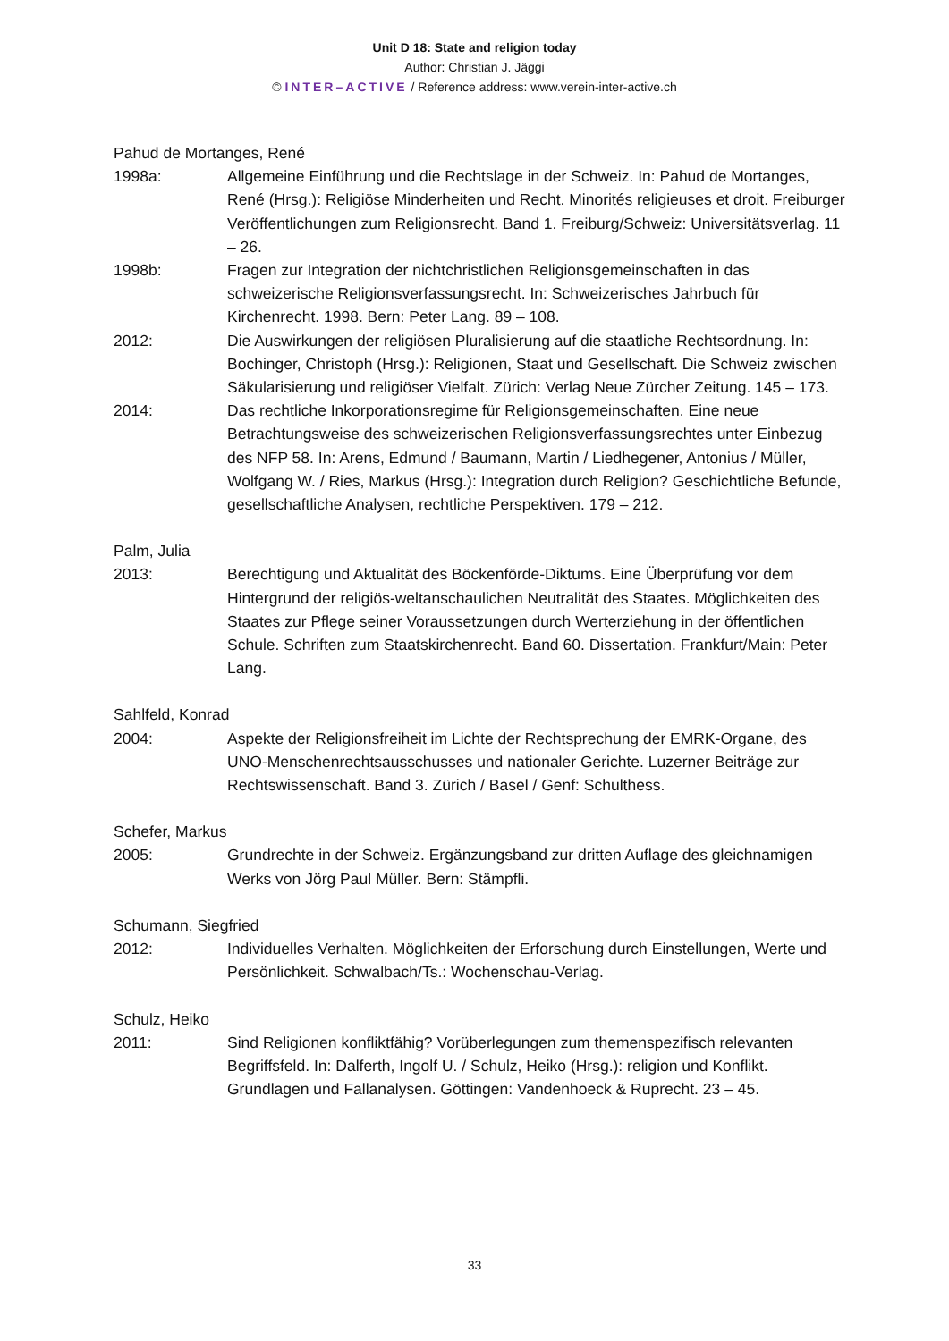Unit D 18: State and religion today
Author: Christian J. Jäggi
© INTER–ACTIVE / Reference address: www.verein-inter-active.ch
Pahud de Mortanges, René
1998a: Allgemeine Einführung und die Rechtslage in der Schweiz. In: Pahud de Mortanges, René (Hrsg.): Religiöse Minderheiten und Recht. Minorités religieuses et droit. Freiburger Veröffentlichungen zum Religionsrecht. Band 1. Freiburg/Schweiz: Universitätsverlag. 11 – 26.
1998b: Fragen zur Integration der nichtchristlichen Religionsgemeinschaften in das schweizerische Religionsverfassungsrecht. In: Schweizerisches Jahrbuch für Kirchenrecht. 1998. Bern: Peter Lang. 89 – 108.
2012: Die Auswirkungen der religiösen Pluralisierung auf die staatliche Rechtsordnung. In: Bochinger, Christoph (Hrsg.): Religionen, Staat und Gesellschaft. Die Schweiz zwischen Säkularisierung und religiöser Vielfalt. Zürich: Verlag Neue Zürcher Zeitung. 145 – 173.
2014: Das rechtliche Inkorporationsregime für Religionsgemeinschaften. Eine neue Betrachtungsweise des schweizerischen Religionsverfassungsrechtes unter Einbezug des NFP 58. In: Arens, Edmund / Baumann, Martin / Liedhegener, Antonius / Müller, Wolfgang W. / Ries, Markus (Hrsg.): Integration durch Religion? Geschichtliche Befunde, gesellschaftliche Analysen, rechtliche Perspektiven. 179 – 212.
Palm, Julia
2013: Berechtigung und Aktualität des Böckenförde-Diktums. Eine Überprüfung vor dem Hintergrund der religiös-weltanschaulichen Neutralität des Staates. Möglichkeiten des Staates zur Pflege seiner Voraussetzungen durch Werterziehung in der öffentlichen Schule. Schriften zum Staatskirchenrecht. Band 60. Dissertation. Frankfurt/Main: Peter Lang.
Sahlfeld, Konrad
2004: Aspekte der Religionsfreiheit im Lichte der Rechtsprechung der EMRK-Organe, des UNO-Menschenrechtsausschusses und nationaler Gerichte. Luzerner Beiträge zur Rechtswissenschaft. Band 3. Zürich / Basel / Genf: Schulthess.
Schefer, Markus
2005: Grundrechte in der Schweiz. Ergänzungsband zur dritten Auflage des gleichnamigen Werks von Jörg Paul Müller. Bern: Stämpfli.
Schumann, Siegfried
2012: Individuelles Verhalten. Möglichkeiten der Erforschung durch Einstellungen, Werte und Persönlichkeit. Schwalbach/Ts.: Wochenschau-Verlag.
Schulz, Heiko
2011: Sind Religionen konfliktfähig? Vorüberlegungen zum themenspezifisch relevanten Begriffsfeld. In: Dalferth, Ingolf U. / Schulz, Heiko (Hrsg.): religion und Konflikt. Grundlagen und Fallanalysen. Göttingen: Vandenhoeck & Ruprecht. 23 – 45.
33